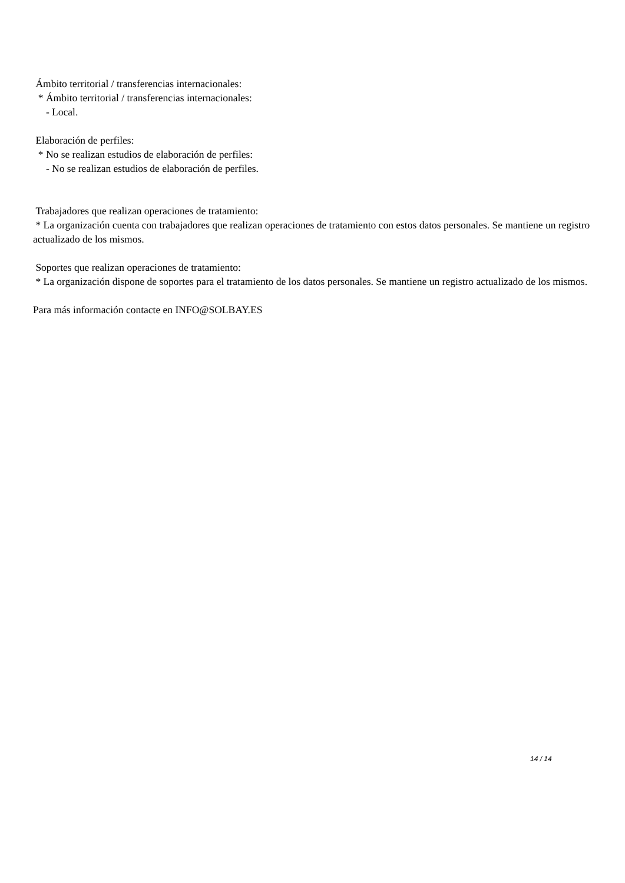Ámbito territorial / transferencias internacionales:
* Ámbito territorial / transferencias internacionales:
- Local.
Elaboración de perfiles:
* No se realizan estudios de elaboración de perfiles:
- No se realizan estudios de elaboración de perfiles.
Trabajadores que realizan operaciones de tratamiento:
* La organización cuenta con trabajadores que realizan operaciones de tratamiento con estos datos personales. Se mantiene un registro actualizado de los mismos.
Soportes que realizan operaciones de tratamiento:
* La organización dispone de soportes para el tratamiento de los datos personales. Se mantiene un registro actualizado de los mismos.
Para más información contacte en INFO@SOLBAY.ES
14 / 14